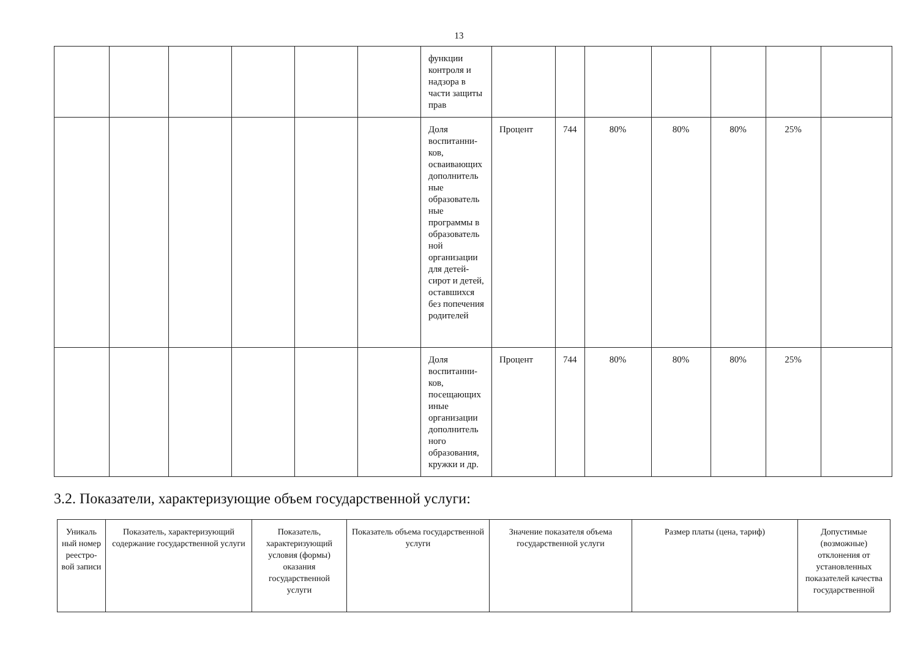13
| | | | | | | функции контроля и надзора в части защиты прав | | | | | | | |
| | | | | | | Доля воспитанни-ков, осваивающих дополнитель ные образователь ные программы в образователь ной организации для детей-сирот и детей, оставшихся без попечения родителей | Процент | 744 | 80% | 80% | 80% | 25% | |
| | | | | | | Доля воспитанни-ков, посещающих иные организации дополнитель ного образования, кружки и др. | Процент | 744 | 80% | 80% | 80% | 25% | |
3.2. Показатели, характеризующие объем государственной услуги:
| Уникаль ный номер реестро-вой записи | Показатель, характеризующий содержание государственной услуги | Показатель, характеризующий условия (формы) оказания государственной услуги | Показатель объема государственной услуги | Значение показателя объема государственной услуги | Размер платы (цена, тариф) | Допустимые (возможные) отклонения от установленных показателей качества государственной |
| --- | --- | --- | --- | --- | --- | --- |